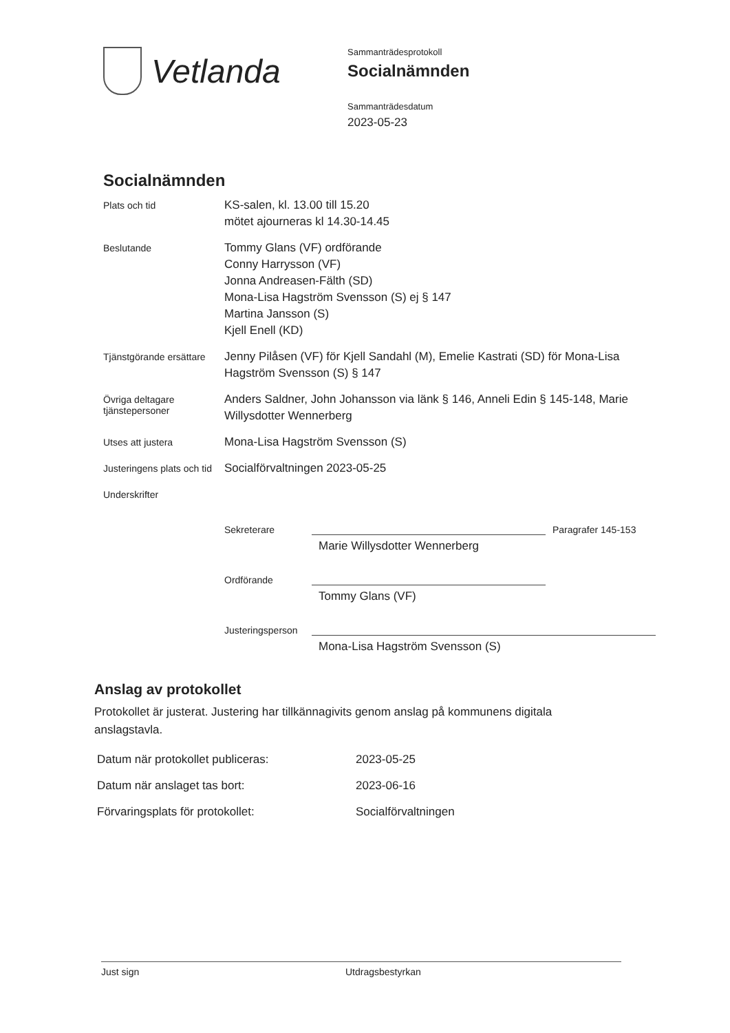Vetlanda
Sammanträdesprotokoll
Socialnämnden
Sammanträdesdatum
2023-05-23
Socialnämnden
| Plats och tid | KS-salen, kl. 13.00 till 15.20 mötet ajourneras kl 14.30-14.45 |
| Beslutande | Tommy Glans (VF) ordförande Conny Harrysson (VF) Jonna Andreasen-Fälth (SD) Mona-Lisa Hagström Svensson (S) ej § 147 Martina Jansson (S) Kjell Enell (KD) |
| Tjänstgörande ersättare | Jenny Pilåsen (VF) för Kjell Sandahl (M), Emelie Kastrati (SD) för Mona-Lisa Hagström Svensson (S) § 147 |
| Övriga deltagare tjänstepersoner | Anders Saldner, John Johansson via länk § 146, Anneli Edin § 145-148, Marie Willysdotter Wennerberg |
| Utses att justera | Mona-Lisa Hagström Svensson (S) |
| Justeringens plats och tid | Socialförvaltningen 2023-05-25 |
| Underskrifter | |
Sekreterare
Paragrafer 145-153
Marie Willysdotter Wennerberg
Ordförande
Tommy Glans (VF)
Justeringsperson
Mona-Lisa Hagström Svensson (S)
Anslag av protokollet
Protokollet är justerat. Justering har tillkännagivits genom anslag på kommunens digitala anslagstavla.
| Datum när protokollet publiceras: | 2023-05-25 |
| Datum när anslaget tas bort: | 2023-06-16 |
| Förvaringsplats för protokollet: | Socialförvaltningen |
Just sign Utdragsbestyrkan